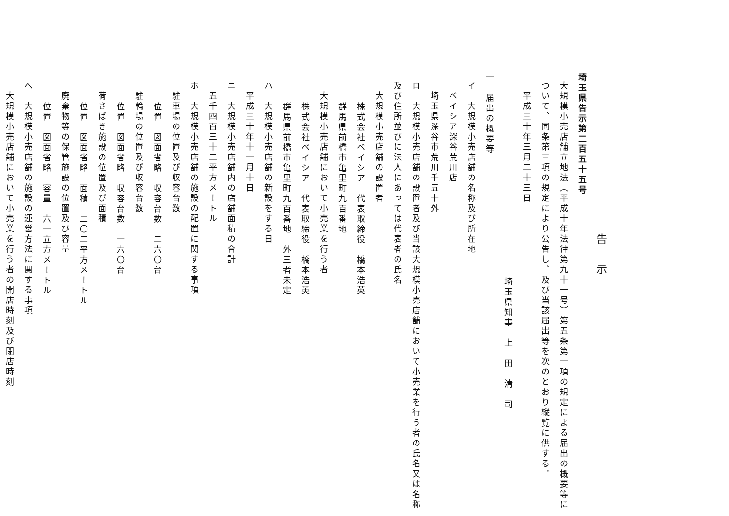告示
埼玉県告示第二百五十五号
大規模小売店舗立地法（平成十年法律第九十一号）第五条第一項の規定による届出の概要等について、同条第三項の規定により公告し、及び当該届出等を次のとおり縦覧に供する。
平成三十年三月二十三日
埼玉県知事　上　田　清　司
一　届出の概要等
イ　大規模小売店舗の名称及び所在地
ベイシア深谷荒川店
埼玉県深谷市荒川千五十外
ロ　大規模小売店舗の設置者及び当該大規模小売店舗において小売業を行う者の氏名又は名称及び住所並びに法人にあっては代表者の氏名
大規模小売店舗の設置者
株式会社ベイシア　代表取締役　橋本浩英
群馬県前橋市亀里町九百番地
大規模小売店舗において小売業を行う者
株式会社ベイシア　代表取締役　橋本浩英
群馬県前橋市亀里町九百番地　外三者未定
ハ　大規模小売店舗の新設をする日
平成三十年十一月十日
ニ　大規模小売店舗内の店舗面積の合計
五千四百三十二平方メートル
ホ　大規模小売店舗の施設の配置に関する事項
駐車場の位置及び収容台数
位置　図面省略　収容台数　二六〇台
駐輪場の位置及び収容台数
位置　図面省略　収容台数　一六〇台
荷さばき施設の位置及び面積
位置　図面省略　面積　二〇二平方メートル
廃棄物等の保管施設の位置及び容量
位置　図面省略　容量　六一立方メートル
へ　大規模小売店舗の施設の運営方法に関する事項
大規模小売店舗において小売業を行う者の開店時刻及び閉店時刻